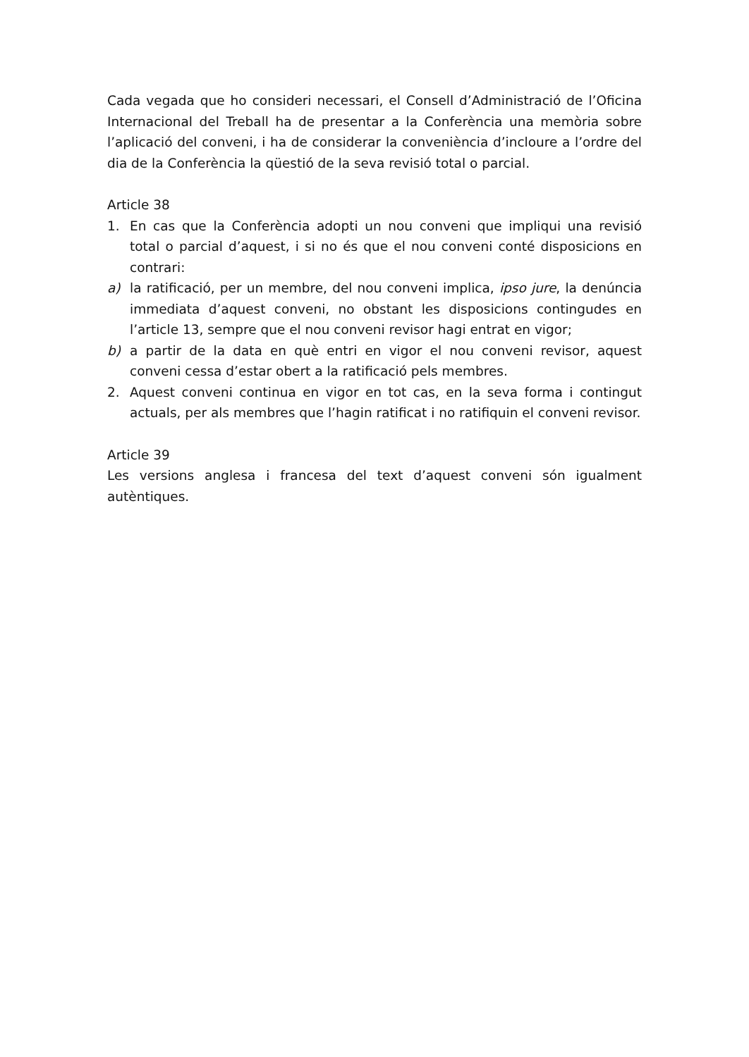Cada vegada que ho consideri necessari, el Consell d’Administració de l’Oficina Internacional del Treball ha de presentar a la Conferència una memòria sobre l’aplicació del conveni, i ha de considerar la conveniència d’incloure a l’ordre del dia de la Conferència la qüestió de la seva revisió total o parcial.
Article 38
1. En cas que la Conferència adopti un nou conveni que impliqui una revisió total o parcial d’aquest, i si no és que el nou conveni conté disposicions en contrari:
a) la ratificació, per un membre, del nou conveni implica, ipso jure, la denúncia immediata d’aquest conveni, no obstant les disposicions contingudes en l’article 13, sempre que el nou conveni revisor hagi entrat en vigor;
b) a partir de la data en què entri en vigor el nou conveni revisor, aquest conveni cessa d’estar obert a la ratificació pels membres.
2. Aquest conveni continua en vigor en tot cas, en la seva forma i contingut actuals, per als membres que l’hagin ratificat i no ratifiquin el conveni revisor.
Article 39
Les versions anglesa i francesa del text d’aquest conveni són igualment autèntiques.